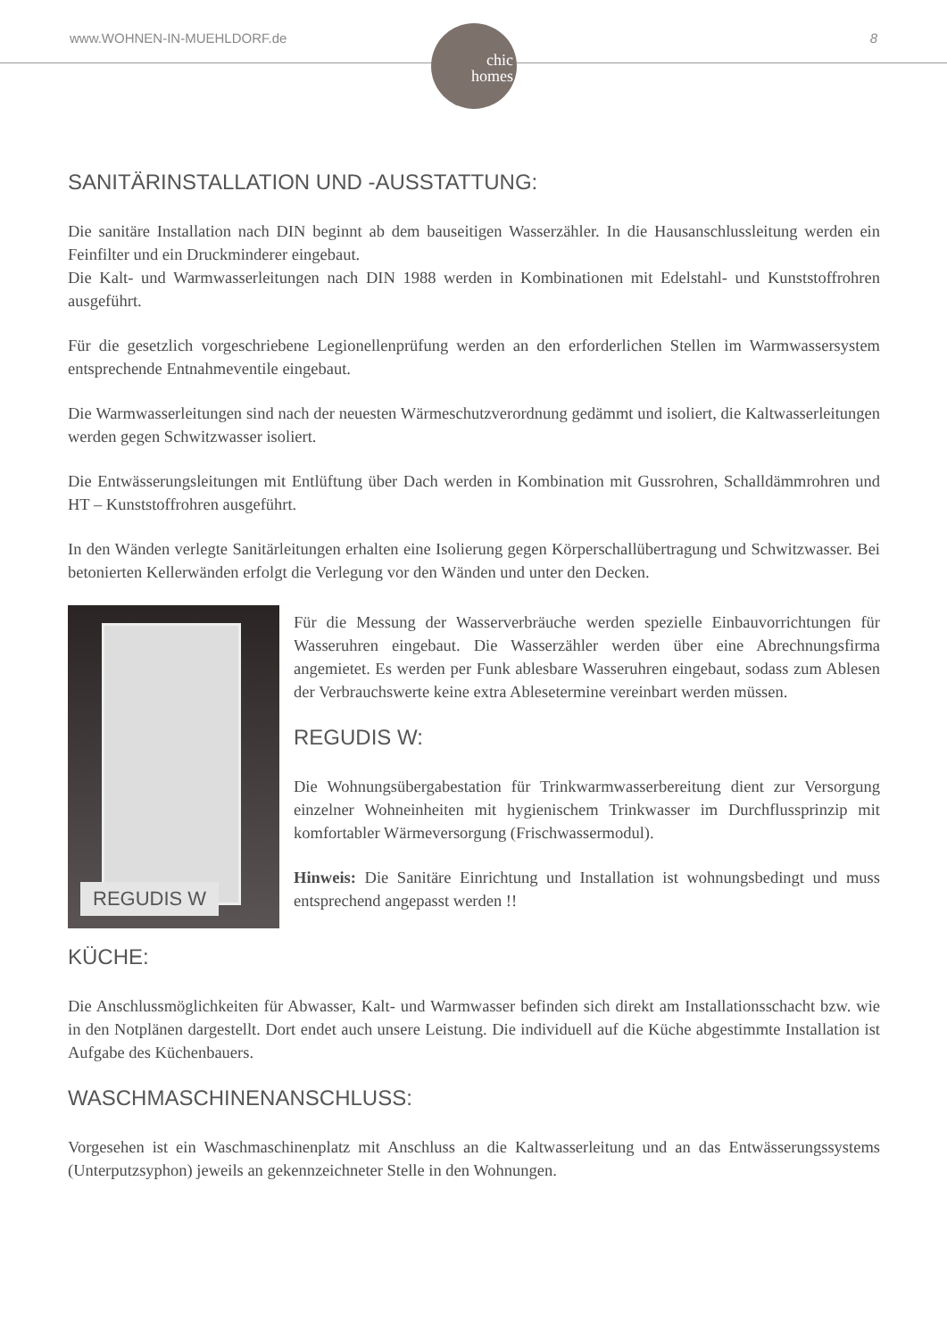www.WOHNEN-IN-MUEHLDORF.de
chic
homes
8
SANITÄRINSTALLATION UND -AUSSTATTUNG:
Die sanitäre Installation nach DIN beginnt ab dem bauseitigen Wasserzähler. In die Hausanschlussleitung werden ein Feinfilter und ein Druckminderer eingebaut.
Die Kalt- und Warmwasserleitungen nach DIN 1988 werden in Kombinationen mit Edelstahl- und Kunststoffrohren ausgeführt.
Für die gesetzlich vorgeschriebene Legionellenprüfung werden an den erforderlichen Stellen im Warmwassersystem entsprechende Entnahmeventile eingebaut.
Die Warmwasserleitungen sind nach der neuesten Wärmeschutzverordnung gedämmt und isoliert, die Kaltwasserleitungen werden gegen Schwitzwasser isoliert.
Die Entwässerungsleitungen mit Entlüftung über Dach werden in Kombination mit Gussrohren, Schalldämmrohren und HT – Kunststoffrohren ausgeführt.
In den Wänden verlegte Sanitärleitungen erhalten eine Isolierung gegen Körperschallübertragung und Schwitzwasser. Bei betonierten Kellerwänden erfolgt die Verlegung vor den Wänden und unter den Decken.
REGUDIS W
Für die Messung der Wasserverbräuche werden spezielle Einbauvorrichtungen für Wasseruhren eingebaut. Die Wasserzähler werden über eine Abrechnungsfirma angemietet. Es werden per Funk ablesbare Wasseruhren eingebaut, sodass zum Ablesen der Verbrauchswerte keine extra Ablesetermine vereinbart werden müssen.
REGUDIS W:
Die Wohnungsübergabestation für Trinkwarmwasserbereitung dient zur Versorgung einzelner Wohneinheiten mit hygienischem Trinkwasser im Durchflussprinzip mit komfortabler Wärmeversorgung (Frischwassermodul).
Hinweis: Die Sanitäre Einrichtung und Installation ist wohnungsbedingt und muss entsprechend angepasst werden !!
KÜCHE:
Die Anschlussmöglichkeiten für Abwasser, Kalt- und Warmwasser befinden sich direkt am Installationsschacht bzw. wie in den Notplänen dargestellt. Dort endet auch unsere Leistung. Die individuell auf die Küche abgestimmte Installation ist Aufgabe des Küchenbauers.
WASCHMASCHINENANSCHLUSS:
Vorgesehen ist ein Waschmaschinenplatz mit Anschluss an die Kaltwasserleitung und an das Entwässerungssystems (Unterputzsyphon) jeweils an gekennzeichneter Stelle in den Wohnungen.